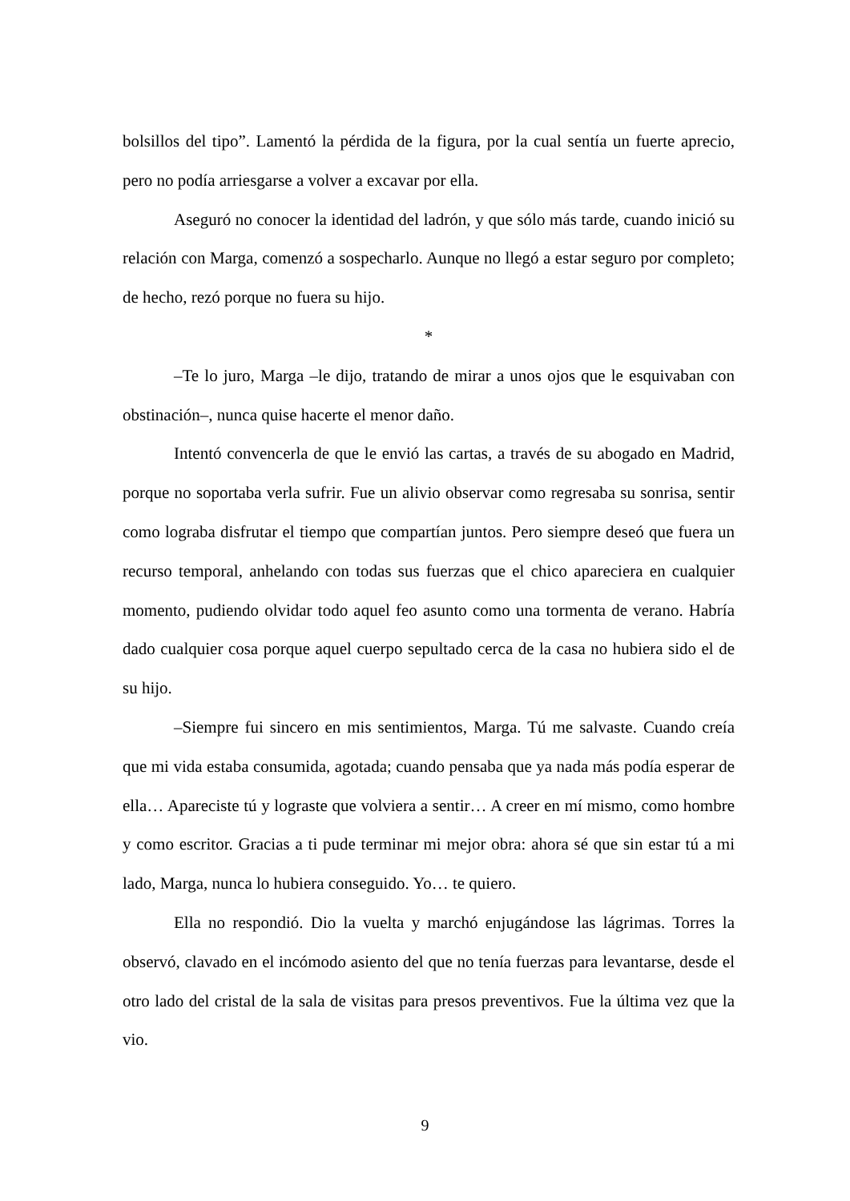bolsillos del tipo”. Lamentó la pérdida de la figura, por la cual sentía un fuerte aprecio, pero no podía arriesgarse a volver a excavar por ella.
Aseguró no conocer la identidad del ladrón, y que sólo más tarde, cuando inició su relación con Marga, comenzó a sospecharlo. Aunque no llegó a estar seguro por completo; de hecho, rezó porque no fuera su hijo.
*
–Te lo juro, Marga –le dijo, tratando de mirar a unos ojos que le esquivaban con obstinación–, nunca quise hacerte el menor daño.
Intentó convencerla de que le envió las cartas, a través de su abogado en Madrid, porque no soportaba verla sufrir. Fue un alivio observar como regresaba su sonrisa, sentir como lograba disfrutar el tiempo que compartían juntos. Pero siempre deseó que fuera un recurso temporal, anhelando con todas sus fuerzas que el chico apareciera en cualquier momento, pudiendo olvidar todo aquel feo asunto como una tormenta de verano. Habría dado cualquier cosa porque aquel cuerpo sepultado cerca de la casa no hubiera sido el de su hijo.
–Siempre fui sincero en mis sentimientos, Marga. Tú me salvaste. Cuando creía que mi vida estaba consumida, agotada; cuando pensaba que ya nada más podía esperar de ella… Apareciste tú y lograste que volviera a sentir… A creer en mí mismo, como hombre y como escritor. Gracias a ti pude terminar mi mejor obra: ahora sé que sin estar tú a mi lado, Marga, nunca lo hubiera conseguido. Yo… te quiero.
Ella no respondió. Dio la vuelta y marchó enjugándose las lágrimas. Torres la observó, clavado en el incómodo asiento del que no tenía fuerzas para levantarse, desde el otro lado del cristal de la sala de visitas para presos preventivos. Fue la última vez que la vio.
9